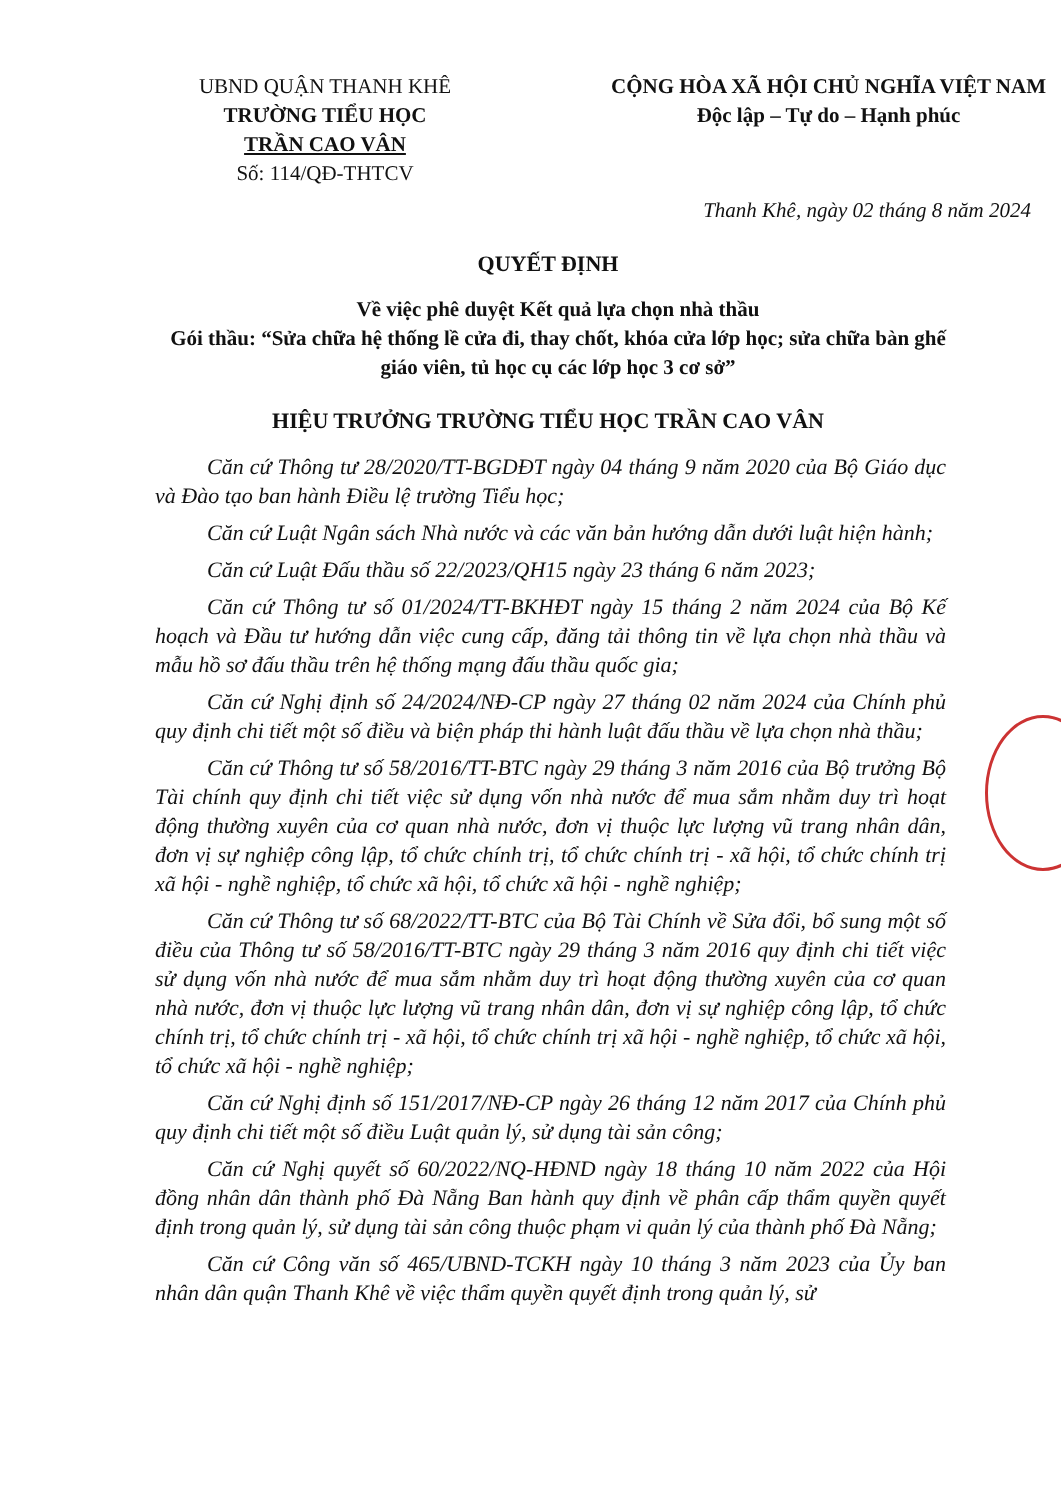UBND QUẬN THANH KHÊ
TRƯỜNG TIỂU HỌC
TRẦN CAO VÂN
Số: 114/QĐ-THTCV
CỘNG HÒA XÃ HỘI CHỦ NGHĨA VIỆT NAM
Độc lập – Tự do – Hạnh phúc
Thanh Khê, ngày 02 tháng 8 năm 2024
QUYẾT ĐỊNH
Về việc phê duyệt Kết quả lựa chọn nhà thầu
Gói thầu: “Sửa chữa hệ thống lề cửa đi, thay chốt, khóa cửa lớp học; sửa chữa bàn ghế giáo viên, tủ học cụ các lớp học 3 cơ sở”
HIỆU TRƯỞNG TRƯỜNG TIỂU HỌC TRẦN CAO VÂN
Căn cứ Thông tư 28/2020/TT-BGDĐT ngày 04 tháng 9 năm 2020 của Bộ Giáo dục và Đào tạo ban hành Điều lệ trường Tiểu học;
Căn cứ Luật Ngân sách Nhà nước và các văn bản hướng dẫn dưới luật hiện hành;
Căn cứ Luật Đấu thầu số 22/2023/QH15 ngày 23 tháng 6 năm 2023;
Căn cứ Thông tư số 01/2024/TT-BKHĐT ngày 15 tháng 2 năm 2024 của Bộ Kế hoạch và Đầu tư hướng dẫn việc cung cấp, đăng tải thông tin về lựa chọn nhà thầu và mẫu hồ sơ đấu thầu trên hệ thống mạng đấu thầu quốc gia;
Căn cứ Nghị định số 24/2024/NĐ-CP ngày 27 tháng 02 năm 2024 của Chính phủ quy định chi tiết một số điều và biện pháp thi hành luật đấu thầu về lựa chọn nhà thầu;
Căn cứ Thông tư số 58/2016/TT-BTC ngày 29 tháng 3 năm 2016 của Bộ trưởng Bộ Tài chính quy định chi tiết việc sử dụng vốn nhà nước để mua sắm nhằm duy trì hoạt động thường xuyên của cơ quan nhà nước, đơn vị thuộc lực lượng vũ trang nhân dân, đơn vị sự nghiệp công lập, tổ chức chính trị, tổ chức chính trị - xã hội, tổ chức chính trị xã hội - nghề nghiệp, tổ chức xã hội, tổ chức xã hội - nghề nghiệp;
Căn cứ Thông tư số 68/2022/TT-BTC của Bộ Tài Chính về Sửa đổi, bổ sung một số điều của Thông tư số 58/2016/TT-BTC ngày 29 tháng 3 năm 2016 quy định chi tiết việc sử dụng vốn nhà nước để mua sắm nhằm duy trì hoạt động thường xuyên của cơ quan nhà nước, đơn vị thuộc lực lượng vũ trang nhân dân, đơn vị sự nghiệp công lập, tổ chức chính trị, tổ chức chính trị - xã hội, tổ chức chính trị xã hội - nghề nghiệp, tổ chức xã hội, tổ chức xã hội - nghề nghiệp;
Căn cứ Nghị định số 151/2017/NĐ-CP ngày 26 tháng 12 năm 2017 của Chính phủ quy định chi tiết một số điều Luật quản lý, sử dụng tài sản công;
Căn cứ Nghị quyết số 60/2022/NQ-HĐND ngày 18 tháng 10 năm 2022 của Hội đồng nhân dân thành phố Đà Nẵng Ban hành quy định về phân cấp thẩm quyền quyết định trong quản lý, sử dụng tài sản công thuộc phạm vi quản lý của thành phố Đà Nẵng;
Căn cứ Công văn số 465/UBND-TCKH ngày 10 tháng 3 năm 2023 của Ủy ban nhân dân quận Thanh Khê về việc thẩm quyền quyết định trong quản lý, sử